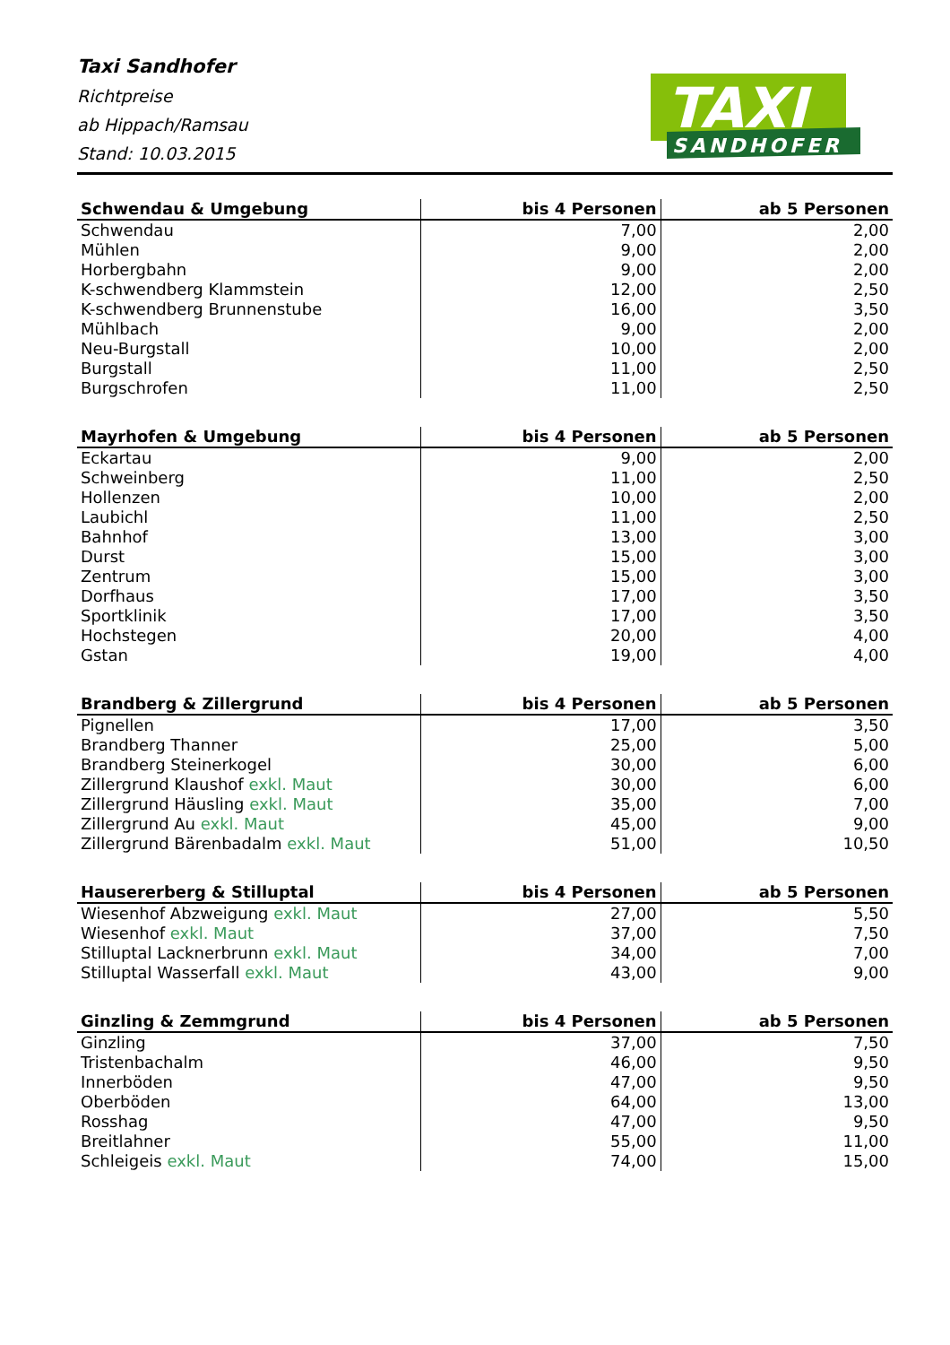Taxi Sandhofer
Richtpreise
ab Hippach/Ramsau
Stand: 10.03.2015
TAXI
SANDHOFER
| Schwendau & Umgebung | bis 4 Personen | ab 5 Personen |
| --- | --- | --- |
| Schwendau | 7,00 | 2,00 |
| Mühlen | 9,00 | 2,00 |
| Horbergbahn | 9,00 | 2,00 |
| K-schwendberg Klammstein | 12,00 | 2,50 |
| K-schwendberg Brunnenstube | 16,00 | 3,50 |
| Mühlbach | 9,00 | 2,00 |
| Neu-Burgstall | 10,00 | 2,00 |
| Burgstall | 11,00 | 2,50 |
| Burgschrofen | 11,00 | 2,50 |
| Mayrhofen & Umgebung | bis 4 Personen | ab 5 Personen |
| --- | --- | --- |
| Eckartau | 9,00 | 2,00 |
| Schweinberg | 11,00 | 2,50 |
| Hollenzen | 10,00 | 2,00 |
| Laubichl | 11,00 | 2,50 |
| Bahnhof | 13,00 | 3,00 |
| Durst | 15,00 | 3,00 |
| Zentrum | 15,00 | 3,00 |
| Dorfhaus | 17,00 | 3,50 |
| Sportklinik | 17,00 | 3,50 |
| Hochstegen | 20,00 | 4,00 |
| Gstan | 19,00 | 4,00 |
| Brandberg & Zillergrund | bis 4 Personen | ab 5 Personen |
| --- | --- | --- |
| Pignellen | 17,00 | 3,50 |
| Brandberg Thanner | 25,00 | 5,00 |
| Brandberg Steinerkogel | 30,00 | 6,00 |
| Zillergrund Klaushof exkl. Maut | 30,00 | 6,00 |
| Zillergrund Häusling exkl. Maut | 35,00 | 7,00 |
| Zillergrund Au exkl. Maut | 45,00 | 9,00 |
| Zillergrund Bärenbadalm exkl. Maut | 51,00 | 10,50 |
| Hausererberg & Stilluptal | bis 4 Personen | ab 5 Personen |
| --- | --- | --- |
| Wiesenhof Abzweigung exkl. Maut | 27,00 | 5,50 |
| Wiesenhof exkl. Maut | 37,00 | 7,50 |
| Stilluptal Lacknerbrunn exkl. Maut | 34,00 | 7,00 |
| Stilluptal Wasserfall exkl. Maut | 43,00 | 9,00 |
| Ginzling & Zemmgrund | bis 4 Personen | ab 5 Personen |
| --- | --- | --- |
| Ginzling | 37,00 | 7,50 |
| Tristenbachalm | 46,00 | 9,50 |
| Innerböden | 47,00 | 9,50 |
| Oberböden | 64,00 | 13,00 |
| Rosshag | 47,00 | 9,50 |
| Breitlahner | 55,00 | 11,00 |
| Schleigeis exkl. Maut | 74,00 | 15,00 |